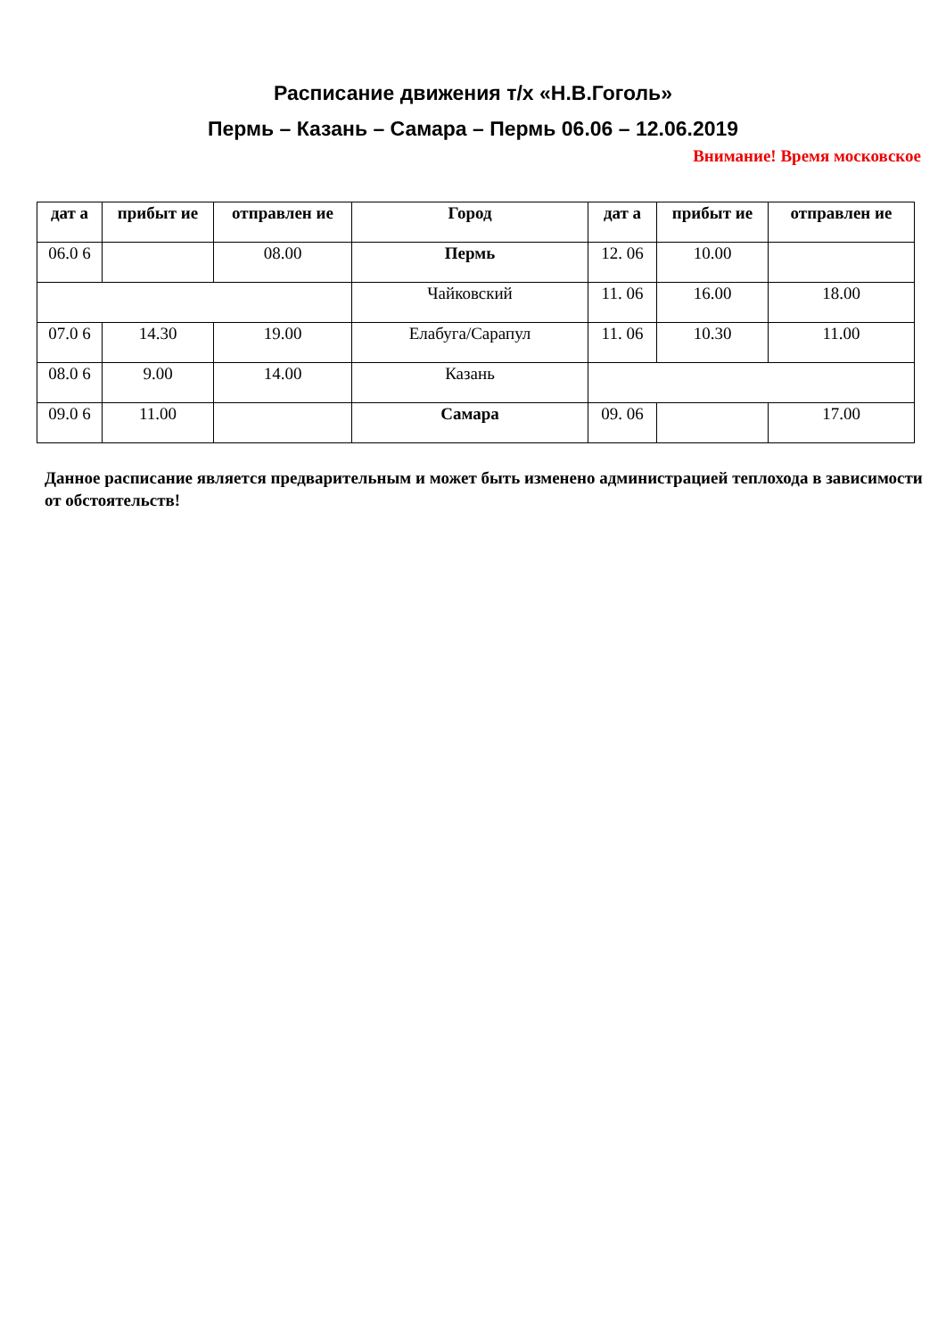Расписание движения т/х «Н.В.Гоголь»
Пермь – Казань – Самара – Пермь 06.06 – 12.06.2019
Внимание! Время московское
| дат а | прибыт ие | отправлен ие | Город | дат а | прибыт ие | отправлен ие |
| --- | --- | --- | --- | --- | --- | --- |
| 06.0 6 | | 08.00 | Пермь | 12. 06 | 10.00 | |
| | | | Чайковский | 11. 06 | 16.00 | 18.00 |
| 07.0 6 | 14.30 | 19.00 | Елабуга/Сарапул | 11. 06 | 10.30 | 11.00 |
| 08.0 6 | 9.00 | 14.00 | Казань | | | |
| 09.0 6 | 11.00 | | Самара | 09. 06 | | 17.00 |
Данное расписание является предварительным и может быть изменено администрацией теплохода в зависимости от обстоятельств!